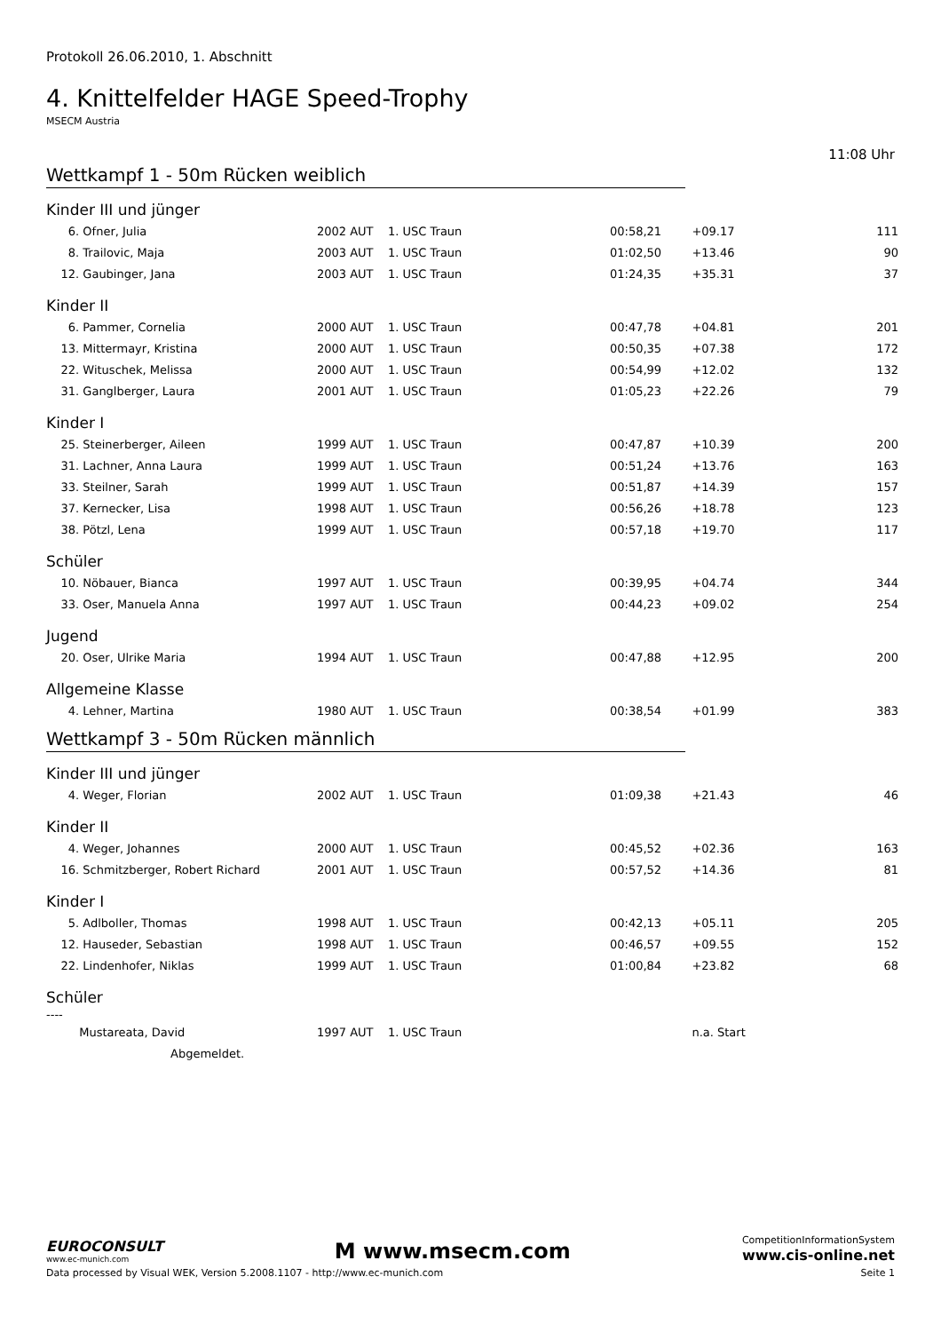Protokoll 26.06.2010, 1. Abschnitt
4. Knittelfelder HAGE Speed-Trophy
MSECM Austria
11:08 Uhr
Wettkampf 1 - 50m Rücken weiblich
Kinder III und jünger
| 6. Ofner, Julia | 2002 AUT | 1. USC Traun | 00:58,21 | +09.17 | 111 |
| 8. Trailovic, Maja | 2003 AUT | 1. USC Traun | 01:02,50 | +13.46 | 90 |
| 12. Gaubinger, Jana | 2003 AUT | 1. USC Traun | 01:24,35 | +35.31 | 37 |
Kinder II
| 6. Pammer, Cornelia | 2000 AUT | 1. USC Traun | 00:47,78 | +04.81 | 201 |
| 13. Mittermayr, Kristina | 2000 AUT | 1. USC Traun | 00:50,35 | +07.38 | 172 |
| 22. Wituschek, Melissa | 2000 AUT | 1. USC Traun | 00:54,99 | +12.02 | 132 |
| 31. Ganglberger, Laura | 2001 AUT | 1. USC Traun | 01:05,23 | +22.26 | 79 |
Kinder I
| 25. Steinerberger, Aileen | 1999 AUT | 1. USC Traun | 00:47,87 | +10.39 | 200 |
| 31. Lachner, Anna Laura | 1999 AUT | 1. USC Traun | 00:51,24 | +13.76 | 163 |
| 33. Steilner, Sarah | 1999 AUT | 1. USC Traun | 00:51,87 | +14.39 | 157 |
| 37. Kernecker, Lisa | 1998 AUT | 1. USC Traun | 00:56,26 | +18.78 | 123 |
| 38. Pötzl, Lena | 1999 AUT | 1. USC Traun | 00:57,18 | +19.70 | 117 |
Schüler
| 10. Nöbauer, Bianca | 1997 AUT | 1. USC Traun | 00:39,95 | +04.74 | 344 |
| 33. Oser, Manuela Anna | 1997 AUT | 1. USC Traun | 00:44,23 | +09.02 | 254 |
Jugend
| 20. Oser, Ulrike Maria | 1994 AUT | 1. USC Traun | 00:47,88 | +12.95 | 200 |
Allgemeine Klasse
| 4. Lehner, Martina | 1980 AUT | 1. USC Traun | 00:38,54 | +01.99 | 383 |
Wettkampf 3 - 50m Rücken männlich
Kinder III und jünger
| 4. Weger, Florian | 2002 AUT | 1. USC Traun | 01:09,38 | +21.43 | 46 |
Kinder II
| 4. Weger, Johannes | 2000 AUT | 1. USC Traun | 00:45,52 | +02.36 | 163 |
| 16. Schmitzberger, Robert Richard | 2001 AUT | 1. USC Traun | 00:57,52 | +14.36 | 81 |
Kinder I
| 5. Adlboller, Thomas | 1998 AUT | 1. USC Traun | 00:42,13 | +05.11 | 205 |
| 12. Hauseder, Sebastian | 1998 AUT | 1. USC Traun | 00:46,57 | +09.55 | 152 |
| 22. Lindenhofer, Niklas | 1999 AUT | 1. USC Traun | 01:00,84 | +23.82 | 68 |
Schüler
----
| Mustareata, David | 1997 AUT | 1. USC Traun | | n.a. Start | |
| Abgemeldet. | | | | | |
EUROCONSULT
www.ec-munich.com
M www.msecm.com
CompetitionInformationSystem
www.cis-online.net
Data processed by Visual WEK, Version 5.2008.1107 - http://www.ec-munich.com Seite 1